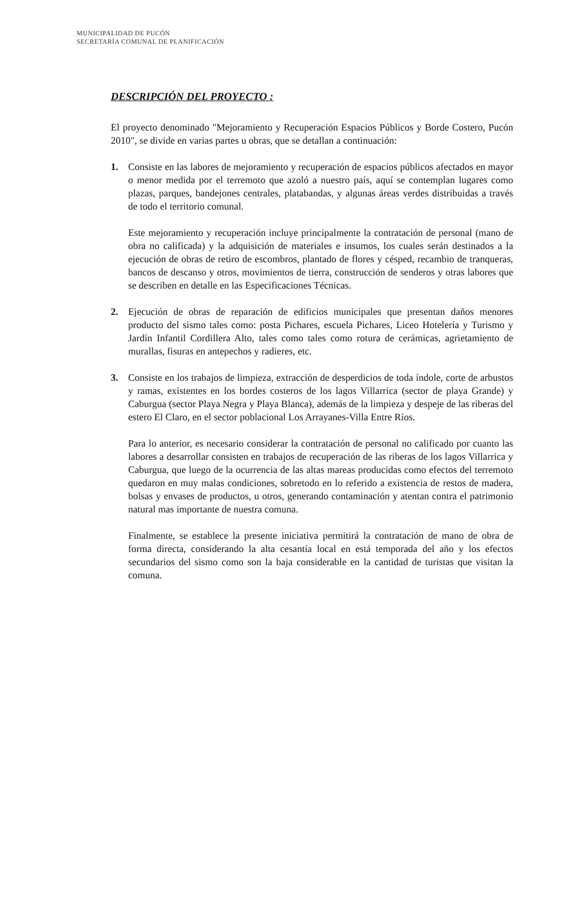MUNICIPALIDAD DE PUCÓN
SECRETARÍA COMUNAL DE PLANIFICACIÓN
DESCRIPCIÓN DEL PROYECTO :
El proyecto denominado "Mejoramiento y Recuperación Espacios Públicos y Borde Costero, Pucón 2010", se divide en varias partes u obras, que se detallan a continuación:
1. Consiste en las labores de mejoramiento y recuperación de espacios públicos afectados en mayor o menor medida por el terremoto que azoló a nuestro país, aquí se contemplan lugares como plazas, parques, bandejones centrales, platabandas, y algunas áreas verdes distribuidas a través de todo el territorio comunal.
Este mejoramiento y recuperación incluye principalmente la contratación de personal (mano de obra no calificada) y la adquisición de materiales e insumos, los cuales serán destinados a la ejecución de obras de retiro de escombros, plantado de flores y césped, recambio de tranqueras, bancos de descanso y otros, movimientos de tierra, construcción de senderos y otras labores que se describen en detalle en las Especificaciones Técnicas.
2. Ejecución de obras de reparación de edificios municipales que presentan daños menores producto del sismo tales como: posta Pichares, escuela Pichares, Liceo Hotelería y Turismo y Jardín Infantil Cordillera Alto, tales como tales como rotura de cerámicas, agrietamiento de murallas, fisuras en antepechos y radieres, etc.
3. Consiste en los trabajos de limpieza, extracción de desperdicios de toda índole, corte de arbustos y ramas, existentes en los bordes costeros de los lagos Villarrica (sector de playa Grande) y Caburgua (sector Playa Negra y Playa Blanca), además de la limpieza y despeje de las riberas del estero El Claro, en el sector poblacional Los Arrayanes-Villa Entre Ríos.
Para lo anterior, es necesario considerar la contratación de personal no calificado por cuanto las labores a desarrollar consisten en trabajos de recuperación de las riberas de los lagos Villarrica y Caburgua, que luego de la ocurrencia de las altas mareas producidas como efectos del terremoto quedaron en muy malas condiciones, sobretodo en lo referido a existencia de restos de madera, bolsas y envases de productos, u otros, generando contaminación y atentan contra el patrimonio natural mas importante de nuestra comuna.
Finalmente, se establece la presente iniciativa permitirá la contratación de mano de obra de forma directa, considerando la alta cesantía local en está temporada del año y los efectos secundarios del sismo como son la baja considerable en la cantidad de turistas que visitan la comuna.